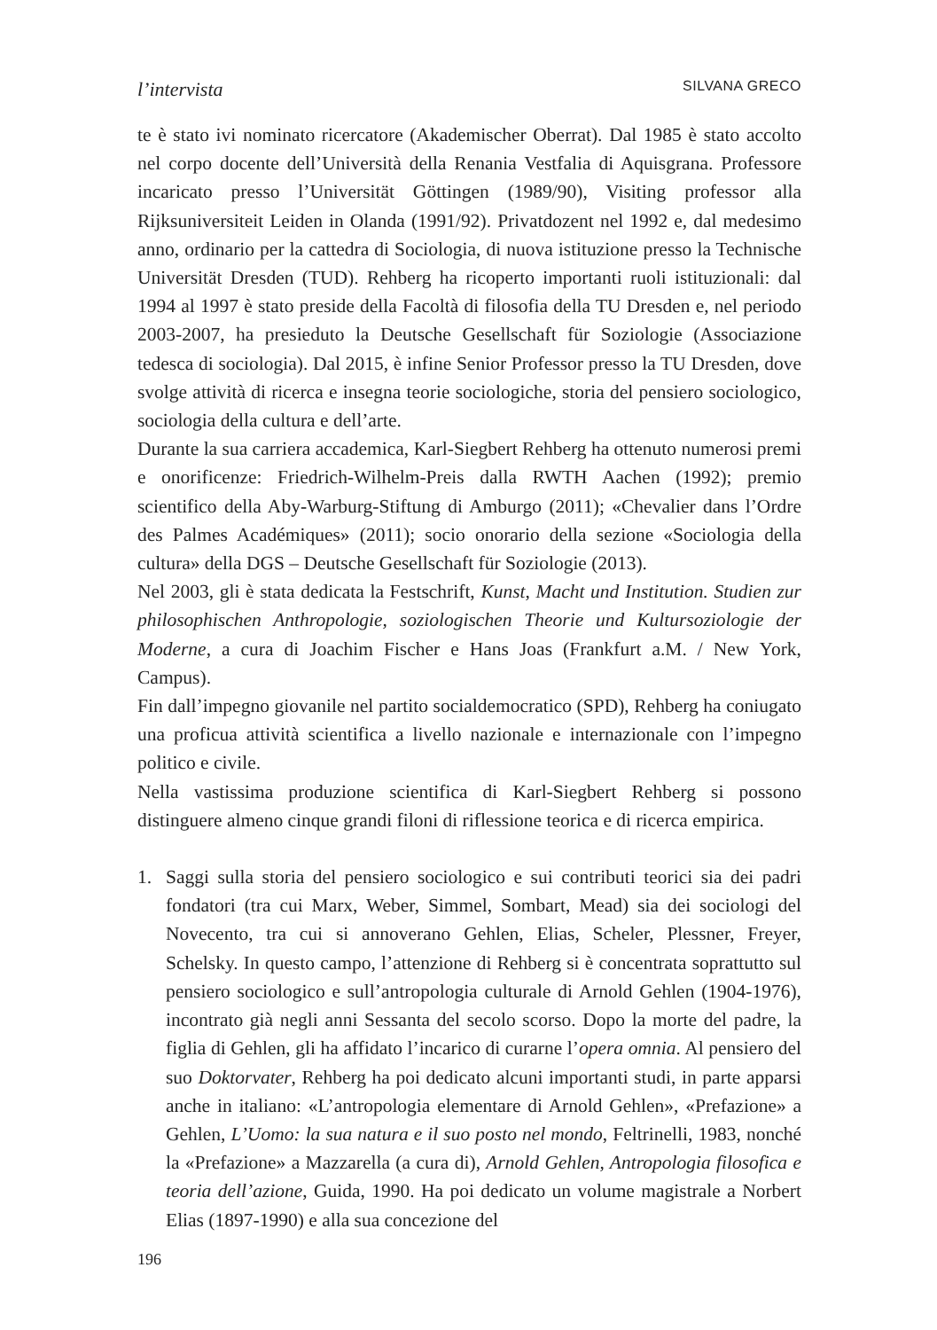l’intervista SILVANA GRECO
te è stato ivi nominato ricercatore (Akademischer Oberrat). Dal 1985 è stato accolto nel corpo docente dell’Università della Renania Vestfalia di Aquisgrana. Professore incaricato presso l’Universität Göttingen (1989/90), Visiting professor alla Rijksuniversiteit Leiden in Olanda (1991/92). Privatdozent nel 1992 e, dal medesimo anno, ordinario per la cattedra di Sociologia, di nuova istituzione presso la Technische Universität Dresden (TUD). Rehberg ha ricoperto importanti ruoli istituzionali: dal 1994 al 1997 è stato preside della Facoltà di filosofia della TU Dresden e, nel periodo 2003-2007, ha presieduto la Deutsche Gesellschaft für Soziologie (Associazione tedesca di sociologia). Dal 2015, è infine Senior Professor presso la TU Dresden, dove svolge attività di ricerca e insegna teorie sociologiche, storia del pensiero sociologico, sociologia della cultura e dell’arte.
Durante la sua carriera accademica, Karl-Siegbert Rehberg ha ottenuto numerosi premi e onorificenze: Friedrich-Wilhelm-Preis dalla RWTH Aachen (1992); premio scientifico della Aby-Warburg-Stiftung di Amburgo (2011); «Chevalier dans l’Ordre des Palmes Académiques» (2011); socio onorario della sezione «Sociologia della cultura» della DGS – Deutsche Gesellschaft für Soziologie (2013).
Nel 2003, gli è stata dedicata la Festschrift, Kunst, Macht und Institution. Studien zur philosophischen Anthropologie, soziologischen Theorie und Kultursoziologie der Moderne, a cura di Joachim Fischer e Hans Joas (Frankfurt a.M. / New York, Campus).
Fin dall’impegno giovanile nel partito socialdemocratico (SPD), Rehberg ha coniugato una proficua attività scientifica a livello nazionale e internazionale con l’impegno politico e civile.
Nella vastissima produzione scientifica di Karl-Siegbert Rehberg si possono distinguere almeno cinque grandi filoni di riflessione teorica e di ricerca empirica.
1. Saggi sulla storia del pensiero sociologico e sui contributi teorici sia dei padri fondatori (tra cui Marx, Weber, Simmel, Sombart, Mead) sia dei sociologi del Novecento, tra cui si annoverano Gehlen, Elias, Scheler, Plessner, Freyer, Schelsky. In questo campo, l’attenzione di Rehberg si è concentrata soprattutto sul pensiero sociologico e sull’antropologia culturale di Arnold Gehlen (1904-1976), incontrato già negli anni Sessanta del secolo scorso. Dopo la morte del padre, la figlia di Gehlen, gli ha affidato l’incarico di curarne l’opera omnia. Al pensiero del suo Doktorvater, Rehberg ha poi dedicato alcuni importanti studi, in parte apparsi anche in italiano: «L’antropologia elementare di Arnold Gehlen», «Prefazione» a Gehlen, L’Uomo: la sua natura e il suo posto nel mondo, Feltrinelli, 1983, nonché la «Prefazione» a Mazzarella (a cura di), Arnold Gehlen, Antropologia filosofica e teoria dell’azione, Guida, 1990. Ha poi dedicato un volume magistrale a Norbert Elias (1897-1990) e alla sua concezione del
196